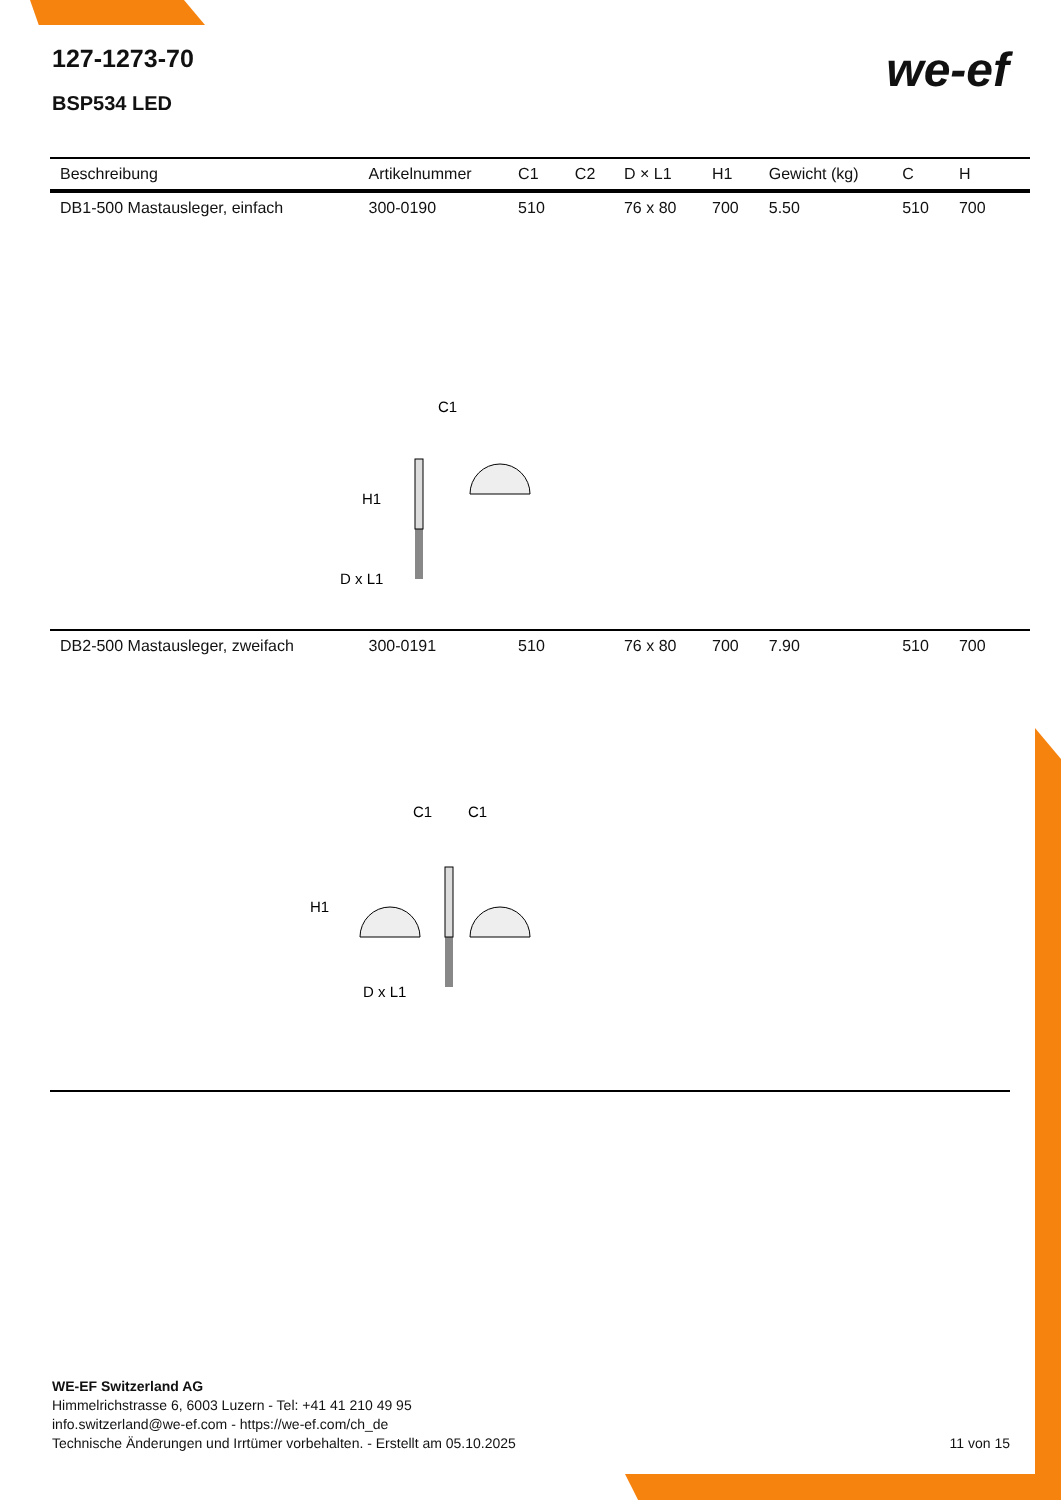127-1273-70
BSP534 LED
we-ef
| Beschreibung | Artikelnummer | C1 | C2 | D × L1 | H1 | Gewicht (kg) | C | H | |
| --- | --- | --- | --- | --- | --- | --- | --- | --- | --- |
| DB1-500 Mastausleger, einfach | 300-0190 | 510 | | 76 x 80 | 700 | 5.50 | 510 | 700 | |
| C1 H1 D x L1 | | | | | | | | | |
| DB2-500 Mastausleger, zweifach | 300-0191 | 510 | | 76 x 80 | 700 | 7.90 | 510 | 700 | |
| C1 C1 H1 D x L1 | | | | | | | | | |
WE-EF Switzerland AG
Himmelrichstrasse 6, 6003 Luzern - Tel: +41 41 210 49 95
info.switzerland@we-ef.com - https://we-ef.com/ch_de
Technische Änderungen und Irrtümer vorbehalten. - Erstellt am 05.10.2025
11 von 15